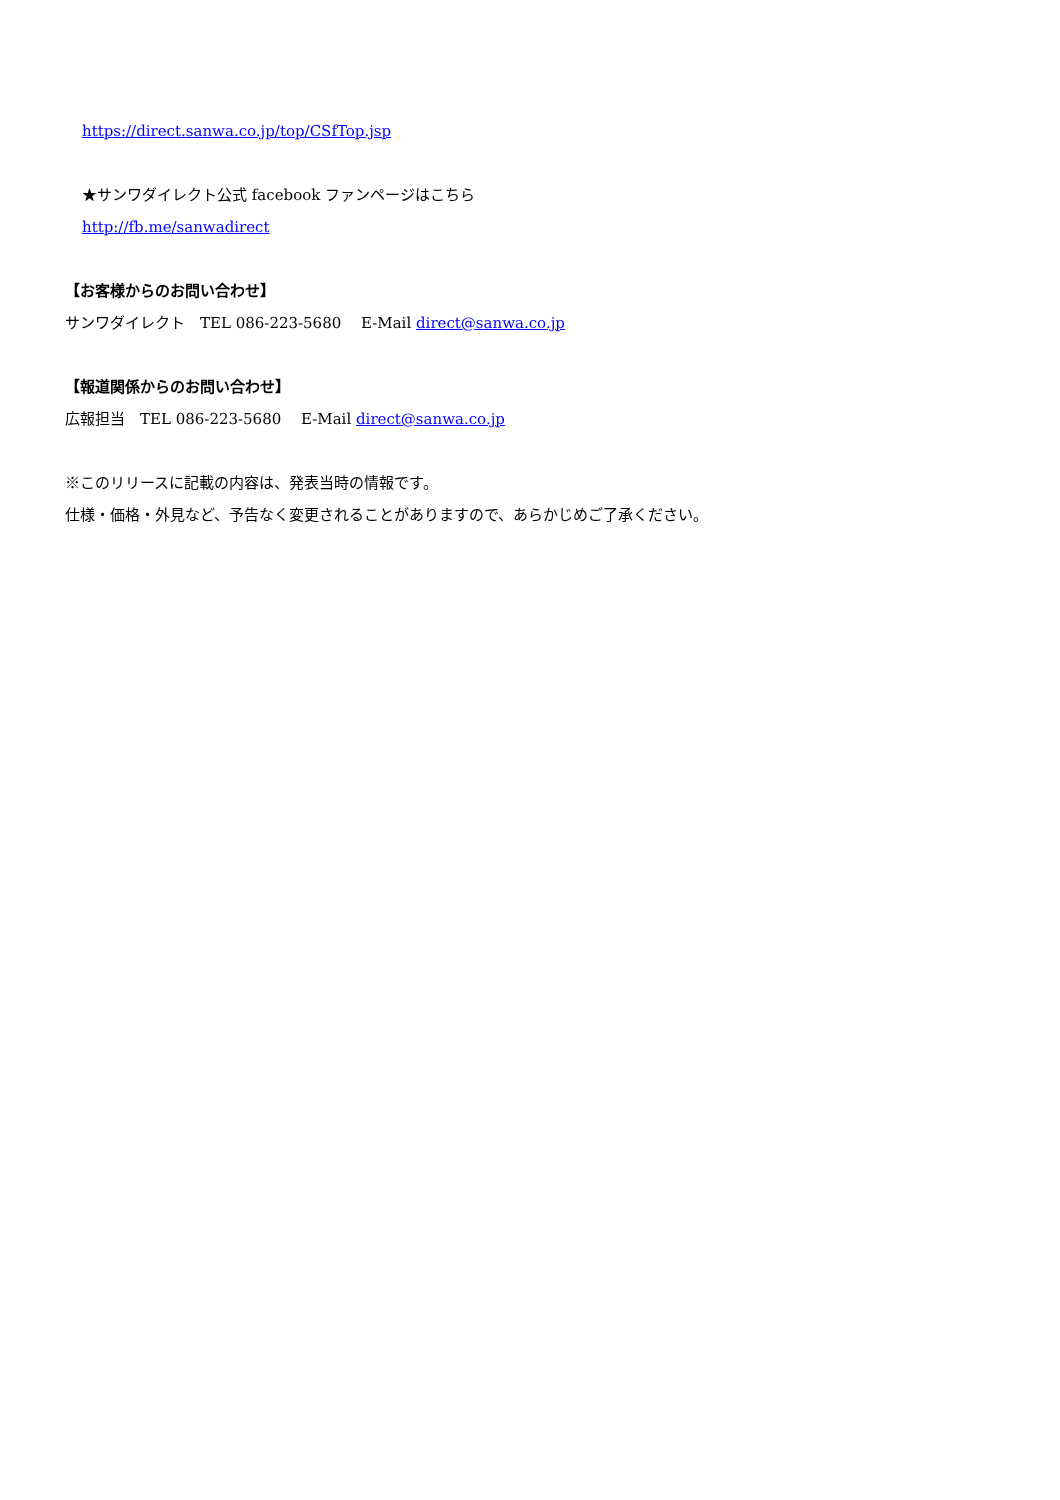https://direct.sanwa.co.jp/top/CSfTop.jsp
★サンワダイレクト公式 facebook ファンページはこちら
http://fb.me/sanwadirect
【お客様からのお問い合わせ】
サンワダイレクト　TEL 086-223-5680　 E-Mail direct@sanwa.co.jp
【報道関係からのお問い合わせ】
広報担当　TEL 086-223-5680　 E-Mail direct@sanwa.co.jp
※このリリースに記載の内容は、発表当時の情報です。
仕様・価格・外見など、予告なく変更されることがありますので、あらかじめご了承ください。